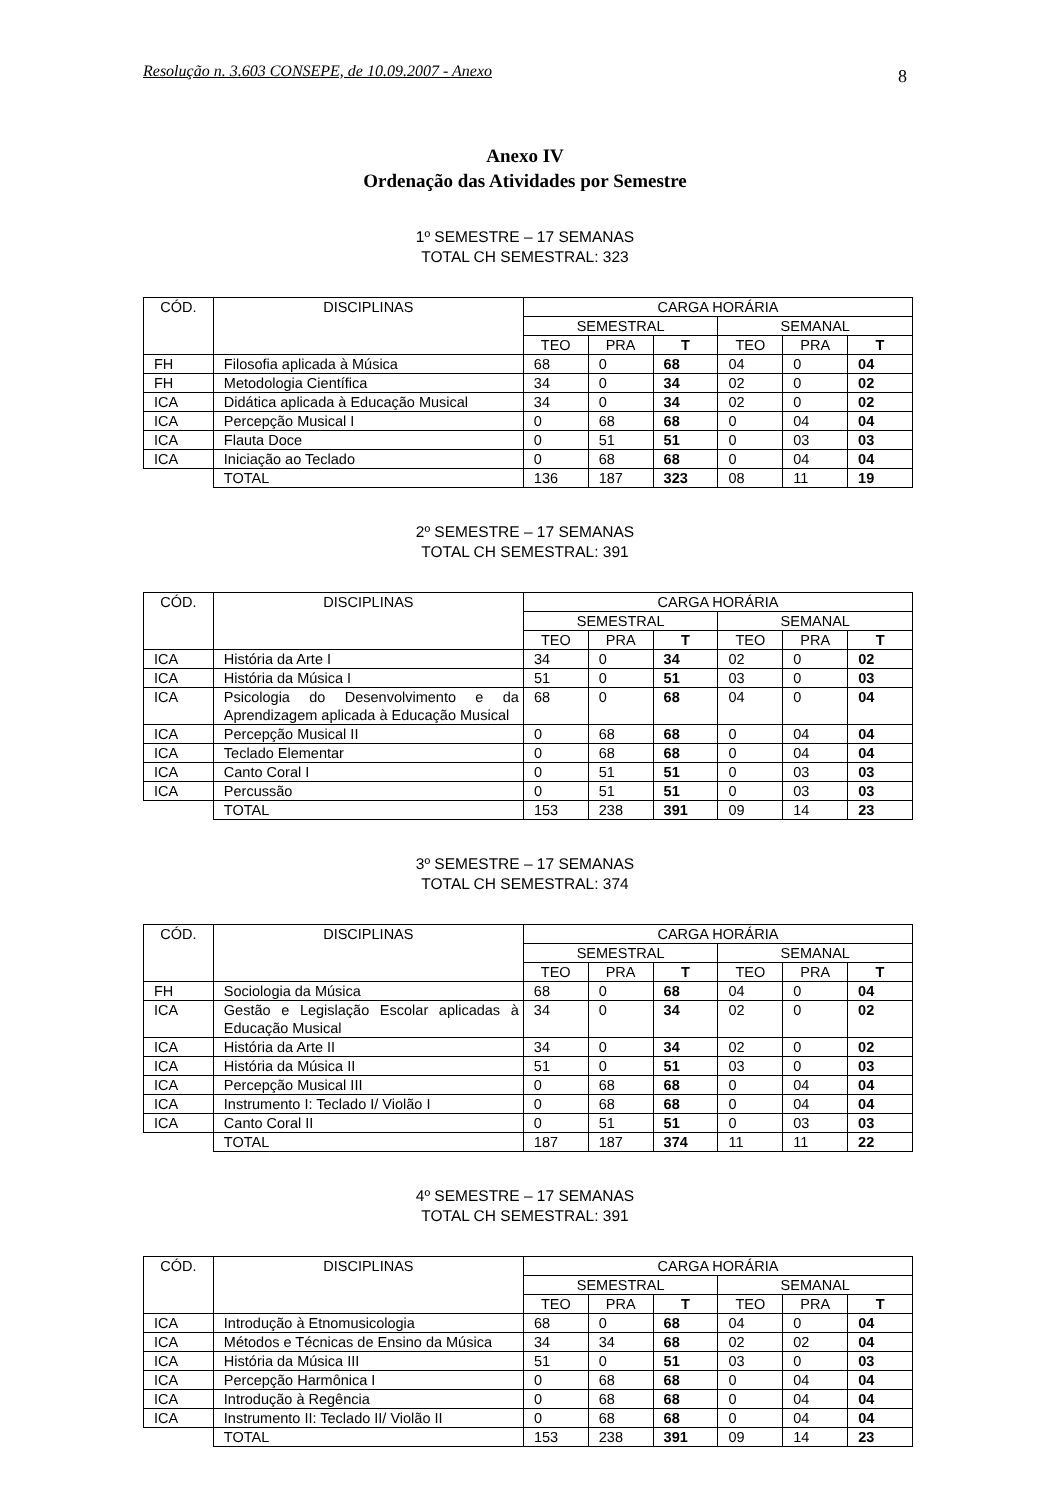Resolução n. 3.603 CONSEPE, de 10.09.2007 - Anexo 8
Anexo IV
Ordenação das Atividades por Semestre
1º SEMESTRE – 17 SEMANAS
TOTAL CH SEMESTRAL: 323
| CÓD. | DISCIPLINAS | CARGA HORÁRIA | | | | | |
| --- | --- | --- | --- | --- | --- | --- | --- |
| | | SEMESTRAL | | | SEMANAL | | |
| | | TEO | PRA | T | TEO | PRA | T |
| FH | Filosofia aplicada à Música | 68 | 0 | 68 | 04 | 0 | 04 |
| FH | Metodologia Científica | 34 | 0 | 34 | 02 | 0 | 02 |
| ICA | Didática aplicada à Educação Musical | 34 | 0 | 34 | 02 | 0 | 02 |
| ICA | Percepção Musical I | 0 | 68 | 68 | 0 | 04 | 04 |
| ICA | Flauta Doce | 0 | 51 | 51 | 0 | 03 | 03 |
| ICA | Iniciação ao Teclado | 0 | 68 | 68 | 0 | 04 | 04 |
| | TOTAL | 136 | 187 | 323 | 08 | 11 | 19 |
2º SEMESTRE – 17 SEMANAS
TOTAL CH SEMESTRAL: 391
| CÓD. | DISCIPLINAS | CARGA HORÁRIA | | | | | |
| --- | --- | --- | --- | --- | --- | --- | --- |
| | | SEMESTRAL | | | SEMANAL | | |
| | | TEO | PRA | T | TEO | PRA | T |
| ICA | História da Arte I | 34 | 0 | 34 | 02 | 0 | 02 |
| ICA | História da Música I | 51 | 0 | 51 | 03 | 0 | 03 |
| ICA | Psicologia do Desenvolvimento e da Aprendizagem aplicada à Educação Musical | 68 | 0 | 68 | 04 | 0 | 04 |
| ICA | Percepção Musical II | 0 | 68 | 68 | 0 | 04 | 04 |
| ICA | Teclado Elementar | 0 | 68 | 68 | 0 | 04 | 04 |
| ICA | Canto Coral I | 0 | 51 | 51 | 0 | 03 | 03 |
| ICA | Percussão | 0 | 51 | 51 | 0 | 03 | 03 |
| | TOTAL | 153 | 238 | 391 | 09 | 14 | 23 |
3º SEMESTRE – 17 SEMANAS
TOTAL CH SEMESTRAL: 374
| CÓD. | DISCIPLINAS | CARGA HORÁRIA | | | | | |
| --- | --- | --- | --- | --- | --- | --- | --- |
| | | SEMESTRAL | | | SEMANAL | | |
| | | TEO | PRA | T | TEO | PRA | T |
| FH | Sociologia da Música | 68 | 0 | 68 | 04 | 0 | 04 |
| ICA | Gestão e Legislação Escolar aplicadas à Educação Musical | 34 | 0 | 34 | 02 | 0 | 02 |
| ICA | História da Arte II | 34 | 0 | 34 | 02 | 0 | 02 |
| ICA | História da Música II | 51 | 0 | 51 | 03 | 0 | 03 |
| ICA | Percepção Musical III | 0 | 68 | 68 | 0 | 04 | 04 |
| ICA | Instrumento I: Teclado I/ Violão I | 0 | 68 | 68 | 0 | 04 | 04 |
| ICA | Canto Coral II | 0 | 51 | 51 | 0 | 03 | 03 |
| | TOTAL | 187 | 187 | 374 | 11 | 11 | 22 |
4º SEMESTRE – 17 SEMANAS
TOTAL CH SEMESTRAL: 391
| CÓD. | DISCIPLINAS | CARGA HORÁRIA | | | | | |
| --- | --- | --- | --- | --- | --- | --- | --- |
| | | SEMESTRAL | | | SEMANAL | | |
| | | TEO | PRA | T | TEO | PRA | T |
| ICA | Introdução à Etnomusicologia | 68 | 0 | 68 | 04 | 0 | 04 |
| ICA | Métodos e Técnicas de Ensino da Música | 34 | 34 | 68 | 02 | 02 | 04 |
| ICA | História da Música III | 51 | 0 | 51 | 03 | 0 | 03 |
| ICA | Percepção Harmônica I | 0 | 68 | 68 | 0 | 04 | 04 |
| ICA | Introdução à Regência | 0 | 68 | 68 | 0 | 04 | 04 |
| ICA | Instrumento II: Teclado II/ Violão II | 0 | 68 | 68 | 0 | 04 | 04 |
| | TOTAL | 153 | 238 | 391 | 09 | 14 | 23 |